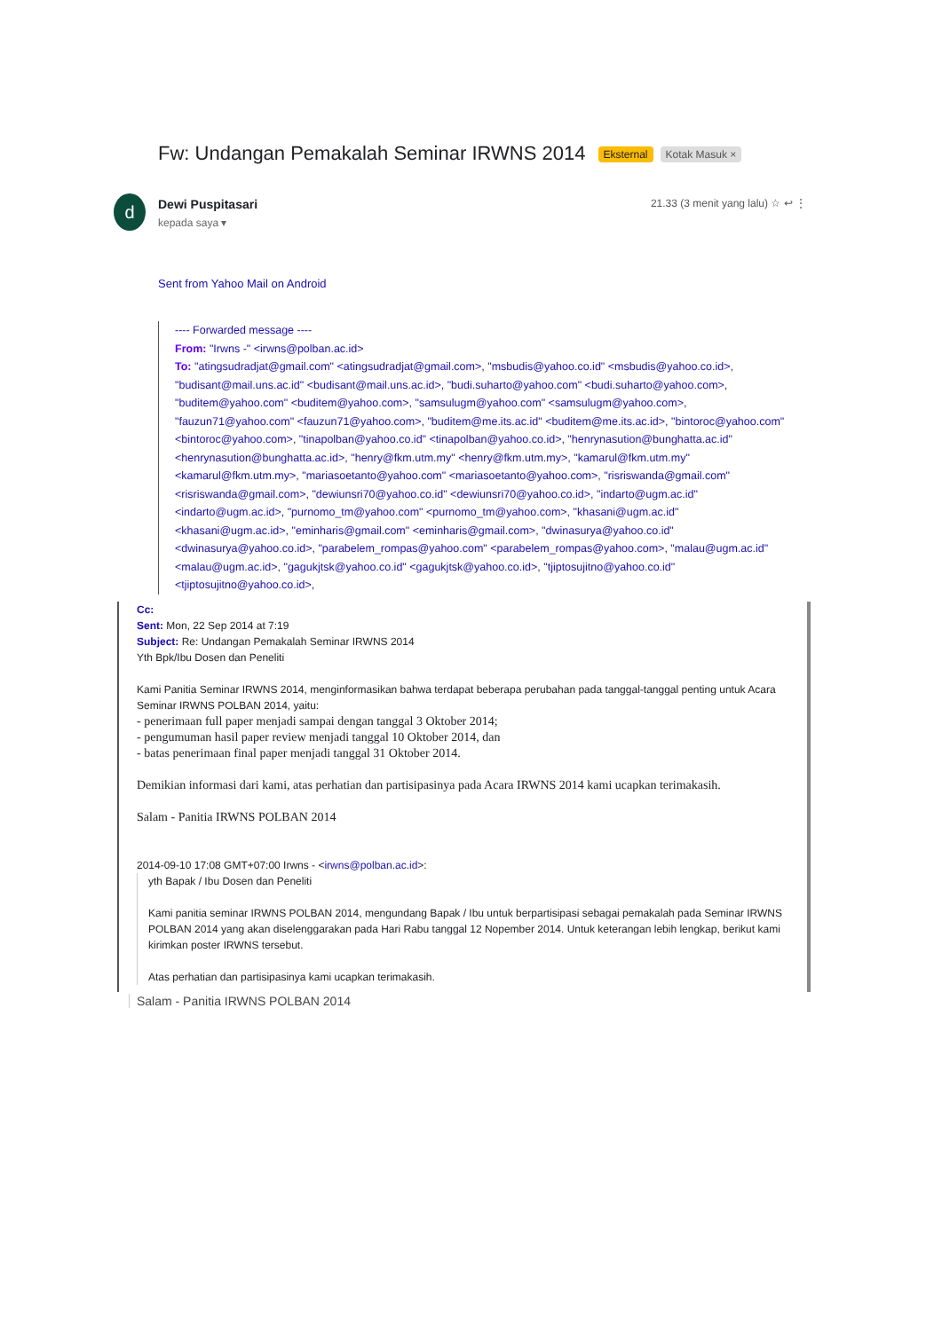Fw: Undangan Pemakalah Seminar IRWNS 2014 Eksternal Kotak Masuk ×
d Dewi Puspitasari
kepada saya ▾
21.33 (3 menit yang lalu) ☆ ↩ ⋮
Sent from Yahoo Mail on Android
---- Forwarded message ----
From: "Irwns -" <irwns@polban.ac.id>
To: "atingsudradjat@gmail.com" <atingsudradjat@gmail.com>, "msbudis@yahoo.co.id" <msbudis@yahoo.co.id>, "budisant@mail.uns.ac.id" <budisant@mail.uns.ac.id>, "budi.suharto@yahoo.com" <budi.suharto@yahoo.com>, "buditem@yahoo.com" <buditem@yahoo.com>, "samsulugm@yahoo.com" <samsulugm@yahoo.com>, "fauzun71@yahoo.com" <fauzun71@yahoo.com>, "buditem@me.its.ac.id" <buditem@me.its.ac.id>, "bintoroc@yahoo.com" <bintoroc@yahoo.com>, "tinapolban@yahoo.co.id" <tinapolban@yahoo.co.id>, "henrynasution@bunghatta.ac.id" <henrynasution@bunghatta.ac.id>, "henry@fkm.utm.my" <henry@fkm.utm.my>, "kamarul@fkm.utm.my" <kamarul@fkm.utm.my>, "mariasoetanto@yahoo.com" <mariasoetanto@yahoo.com>, "risriswanda@gmail.com" <risriswanda@gmail.com>, "dewiunsri70@yahoo.co.id" <dewiunsri70@yahoo.co.id>, "indarto@ugm.ac.id" <indarto@ugm.ac.id>, "purnomo_tm@yahoo.com" <purnomo_tm@yahoo.com>, "khasani@ugm.ac.id" <khasani@ugm.ac.id>, "eminharis@gmail.com" <eminharis@gmail.com>, "dwinasurya@yahoo.co.id" <dwinasurya@yahoo.co.id>, "parabelem_rompas@yahoo.com" <parabelem_rompas@yahoo.com>, "malau@ugm.ac.id" <malau@ugm.ac.id>, "gagukjtsk@yahoo.co.id" <gagukjtsk@yahoo.co.id>, "tjiptosujitno@yahoo.co.id" <tjiptosujitno@yahoo.co.id>,
Cc:
Sent: Mon, 22 Sep 2014 at 7:19
Subject: Re: Undangan Pemakalah Seminar IRWNS 2014
Yth Bpk/Ibu Dosen dan Peneliti
Kami Panitia Seminar IRWNS 2014, menginformasikan bahwa terdapat beberapa perubahan pada tanggal-tanggal penting untuk Acara Seminar IRWNS POLBAN 2014, yaitu:
- penerimaan full paper menjadi sampai dengan tanggal 3 Oktober 2014;
- pengumuman hasil paper review menjadi tanggal 10 Oktober 2014, dan
- batas penerimaan final paper menjadi tanggal 31 Oktober 2014.
Demikian informasi dari kami, atas perhatian dan partisipasinya pada Acara IRWNS 2014 kami ucapkan terimakasih.
Salam - Panitia IRWNS POLBAN 2014
2014-09-10 17:08 GMT+07:00 Irwns - <irwns@polban.ac.id>:
yth Bapak / Ibu Dosen dan Peneliti
Kami panitia seminar IRWNS POLBAN 2014, mengundang Bapak / Ibu untuk berpartisipasi sebagai pemakalah pada Seminar IRWNS POLBAN 2014 yang akan diselenggarakan pada Hari Rabu tanggal 12 Nopember 2014. Untuk keterangan lebih lengkap, berikut kami kirimkan poster IRWNS tersebut.
Atas perhatian dan partisipasinya kami ucapkan terimakasih.
Salam - Panitia IRWNS POLBAN 2014